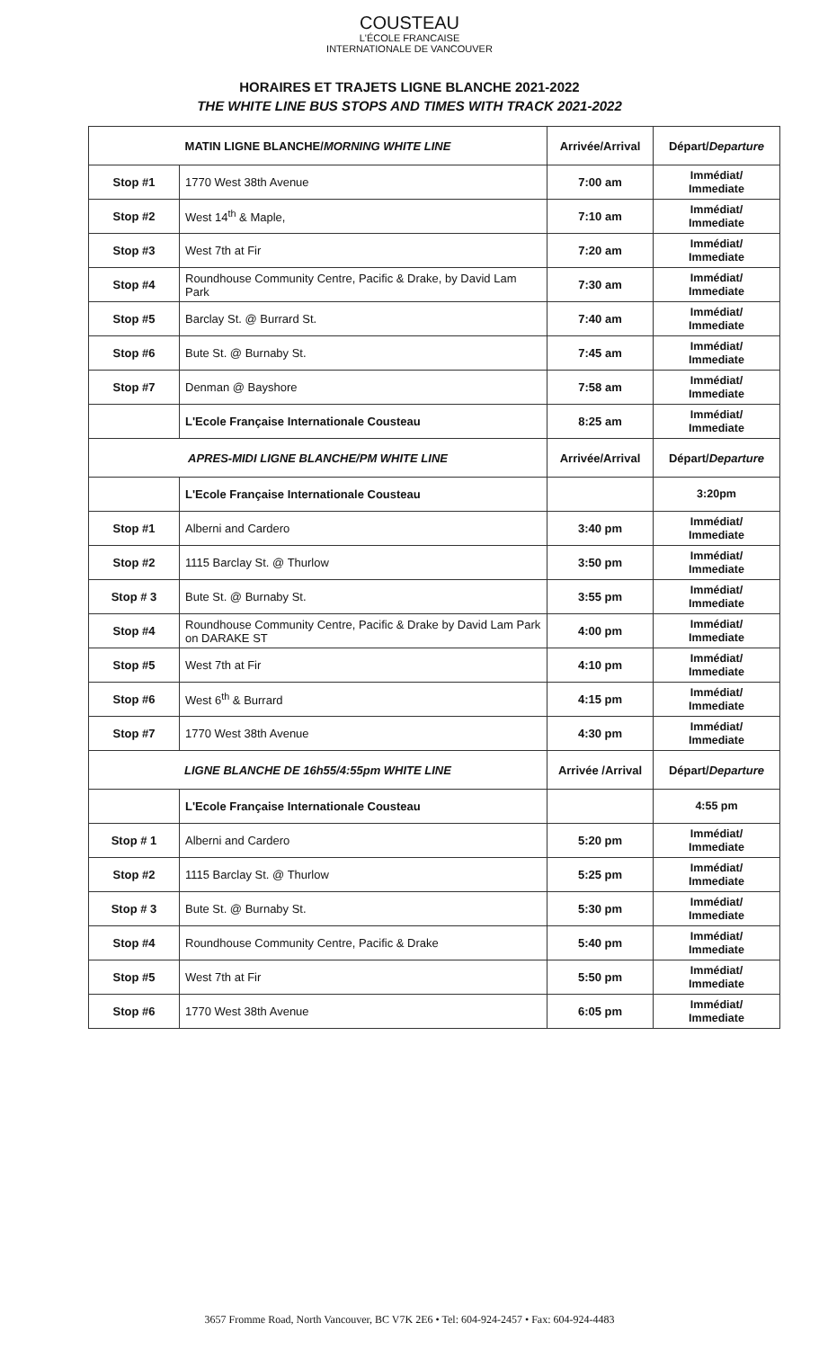COUSTEAU
L'ÉCOLE FRANCAISE
INTERNATIONALE DE VANCOUVER
HORAIRES ET TRAJETS LIGNE BLANCHE 2021-2022
THE WHITE LINE BUS STOPS AND TIMES WITH TRACK 2021-2022
| MATIN LIGNE BLANCHE/ MORNING WHITE LINE | | Arrivée/Arrival | Départ/ Departure |
| --- | --- | --- | --- |
| Stop #1 | 1770 West 38th Avenue | 7:00 am | Immédiat/ Immediate |
| Stop #2 | West 14<sup>th</sup> & Maple, | 7:10 am | Immédiat/ Immediate |
| Stop #3 | West 7th at Fir | 7:20 am | Immédiat/ Immediate |
| Stop #4 | Roundhouse Community Centre, Pacific & Drake, by David Lam Park | 7:30 am | Immédiat/ Immediate |
| Stop #5 | Barclay St. @ Burrard St. | 7:40 am | Immédiat/ Immediate |
| Stop #6 | Bute St. @ Burnaby St. | 7:45 am | Immédiat/ Immediate |
| Stop #7 | Denman @ Bayshore | 7:58 am | Immédiat/ Immediate |
| | L'Ecole Française Internationale Cousteau | 8:25 am | Immédiat/ Immediate |
| APRES-MIDI LIGNE BLANCHE/PM WHITE LINE | | Arrivée/Arrival | Départ/ Departure |
| | L'Ecole Française Internationale Cousteau | | 3:20pm |
| Stop #1 | Alberni and Cardero | 3:40 pm | Immédiat/ Immediate |
| Stop #2 | 1115 Barclay St. @ Thurlow | 3:50 pm | Immédiat/ Immediate |
| Stop # 3 | Bute St. @ Burnaby St. | 3:55 pm | Immédiat/ Immediate |
| Stop #4 | Roundhouse Community Centre, Pacific & Drake by David Lam Park on DARAKE ST | 4:00 pm | Immédiat/ Immediate |
| Stop #5 | West 7th at Fir | 4:10 pm | Immédiat/ Immediate |
| Stop #6 | West 6<sup>th</sup> & Burrard | 4:15 pm | Immédiat/ Immediate |
| Stop #7 | 1770 West 38th Avenue | 4:30 pm | Immédiat/ Immediate |
| LIGNE BLANCHE DE 16h55/4:55pm WHITE LINE | | Arrivée /Arrival | Départ/ Departure |
| | L'Ecole Française Internationale Cousteau | | 4:55 pm |
| Stop # 1 | Alberni and Cardero | 5:20 pm | Immédiat/ Immediate |
| Stop #2 | 1115 Barclay St. @ Thurlow | 5:25 pm | Immédiat/ Immediate |
| Stop # 3 | Bute St. @ Burnaby St. | 5:30 pm | Immédiat/ Immediate |
| Stop #4 | Roundhouse Community Centre, Pacific & Drake | 5:40 pm | Immédiat/ Immediate |
| Stop #5 | West 7th at Fir | 5:50 pm | Immédiat/ Immediate |
| Stop #6 | 1770 West 38th Avenue | 6:05 pm | Immédiat/ Immediate |
3657 Fromme Road, North Vancouver, BC V7K 2E6 • Tel: 604-924-2457 • Fax: 604-924-4483